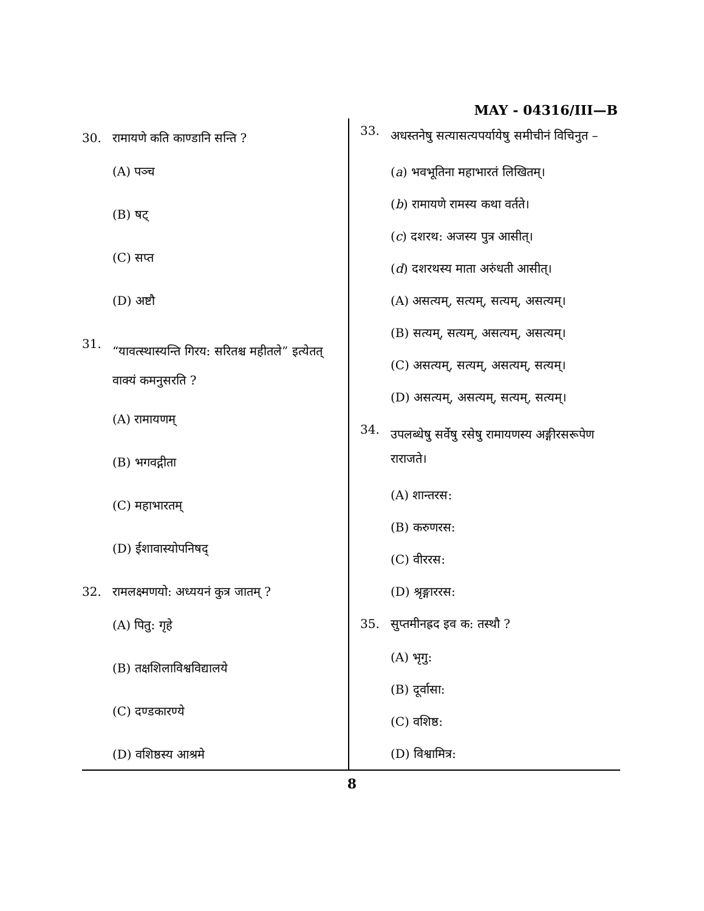MAY - 04316/III—B
30. रामायणे कति काण्डानि सन्ति ?
(A) पञ्च
(B) षट्
(C) सप्त
(D) अष्टौ
31. “यावत्स्थास्यन्ति गिरय: सरितश्च महीतले” इत्येतत् वाक्यं कमनुसरति ?
(A) रामायणम्
(B) भगवद्गीता
(C) महाभारतम्
(D) ईशावास्योपनिषद्
32. रामलक्ष्मणयो: अध्ययनं कुत्र जातम् ?
(A) पितु: गृहे
(B) तक्षशिलाविश्वविद्यालये
(C) दण्डकारण्ये
(D) वशिष्ठस्य आश्रमे
33. अधस्तनेषु सत्यासत्यपर्यायेषु समीचीनं विचिनुत –
(a) भवभूतिना महाभारतं लिखितम्।
(b) रामायणे रामस्य कथा वर्तते।
(c) दशरथ: अजस्य पुत्र आसीत्।
(d) दशरथस्य माता अरुंधती आसीत्।
(A) असत्यम्, सत्यम्, सत्यम्, असत्यम्।
(B) सत्यम्, सत्यम्, असत्यम्, असत्यम्।
(C) असत्यम्, सत्यम्, असत्यम्, सत्यम्।
(D) असत्यम्, असत्यम्, सत्यम्, सत्यम्।
34. उपलब्धेषु सर्वेषु रसेषु रामायणस्य अङ्गीरसरूपेण राराजते।
(A) शान्तरस:
(B) करुणरस:
(C) वीररस:
(D) श्रृङ्गाररस:
35. सुप्तमीनह्रद इव क: तस्थौ ?
(A) भृगु:
(B) दूर्वासा:
(C) वशिष्ठ:
(D) विश्वामित्र:
8